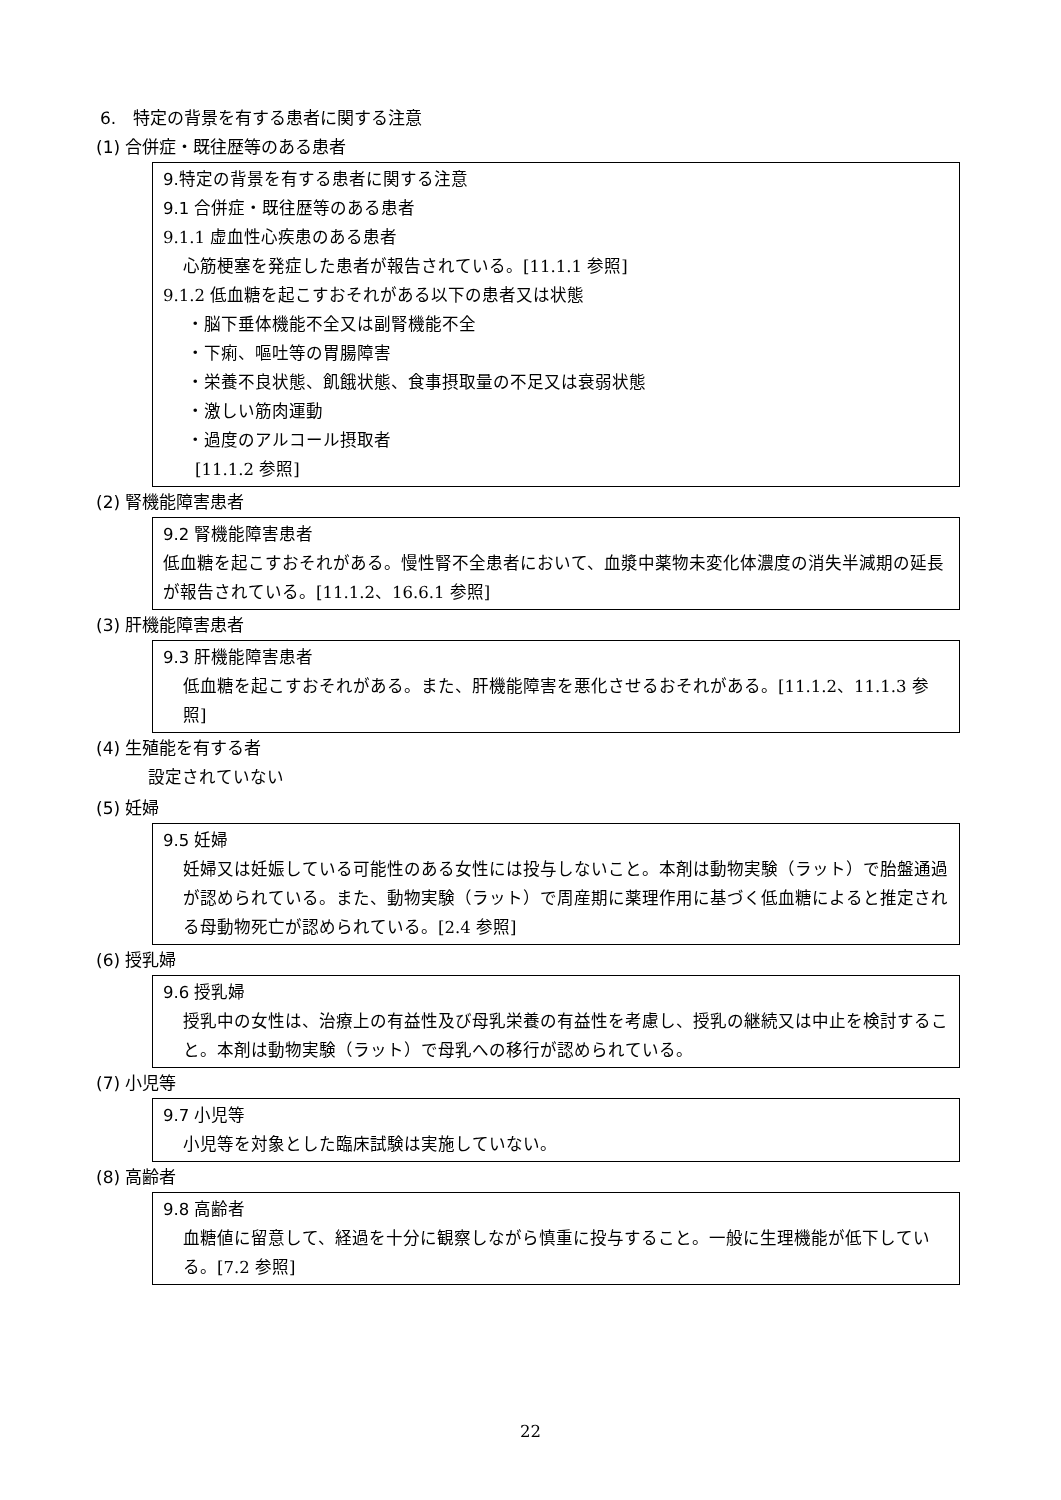6.　特定の背景を有する患者に関する注意
(1) 合併症・既往歴等のある患者
9.特定の背景を有する患者に関する注意
9.1 合併症・既往歴等のある患者
9.1.1 虚血性心疾患のある患者
心筋梗塞を発症した患者が報告されている。[11.1.1 参照]
9.1.2 低血糖を起こすおそれがある以下の患者又は状態
・脳下垂体機能不全又は副腎機能不全
・下痢、嘔吐等の胃腸障害
・栄養不良状態、飢餓状態、食事摂取量の不足又は衰弱状態
・激しい筋肉運動
・過度のアルコール摂取者
[11.1.2 参照]
(2) 腎機能障害患者
9.2 腎機能障害患者
低血糖を起こすおそれがある。慢性腎不全患者において、血漿中薬物未変化体濃度の消失半減期の延長が報告されている。[11.1.2、16.6.1 参照]
(3) 肝機能障害患者
9.3 肝機能障害患者
低血糖を起こすおそれがある。また、肝機能障害を悪化させるおそれがある。[11.1.2、11.1.3 参照]
(4) 生殖能を有する者
設定されていない
(5) 妊婦
9.5 妊婦
妊婦又は妊娠している可能性のある女性には投与しないこと。本剤は動物実験（ラット）で胎盤通過が認められている。また、動物実験（ラット）で周産期に薬理作用に基づく低血糖によると推定される母動物死亡が認められている。[2.4 参照]
(6) 授乳婦
9.6 授乳婦
授乳中の女性は、治療上の有益性及び母乳栄養の有益性を考慮し、授乳の継続又は中止を検討すること。本剤は動物実験（ラット）で母乳への移行が認められている。
(7) 小児等
9.7 小児等
小児等を対象とした臨床試験は実施していない。
(8) 高齢者
9.8 高齢者
血糖値に留意して、経過を十分に観察しながら慎重に投与すること。一般に生理機能が低下している。[7.2 参照]
22